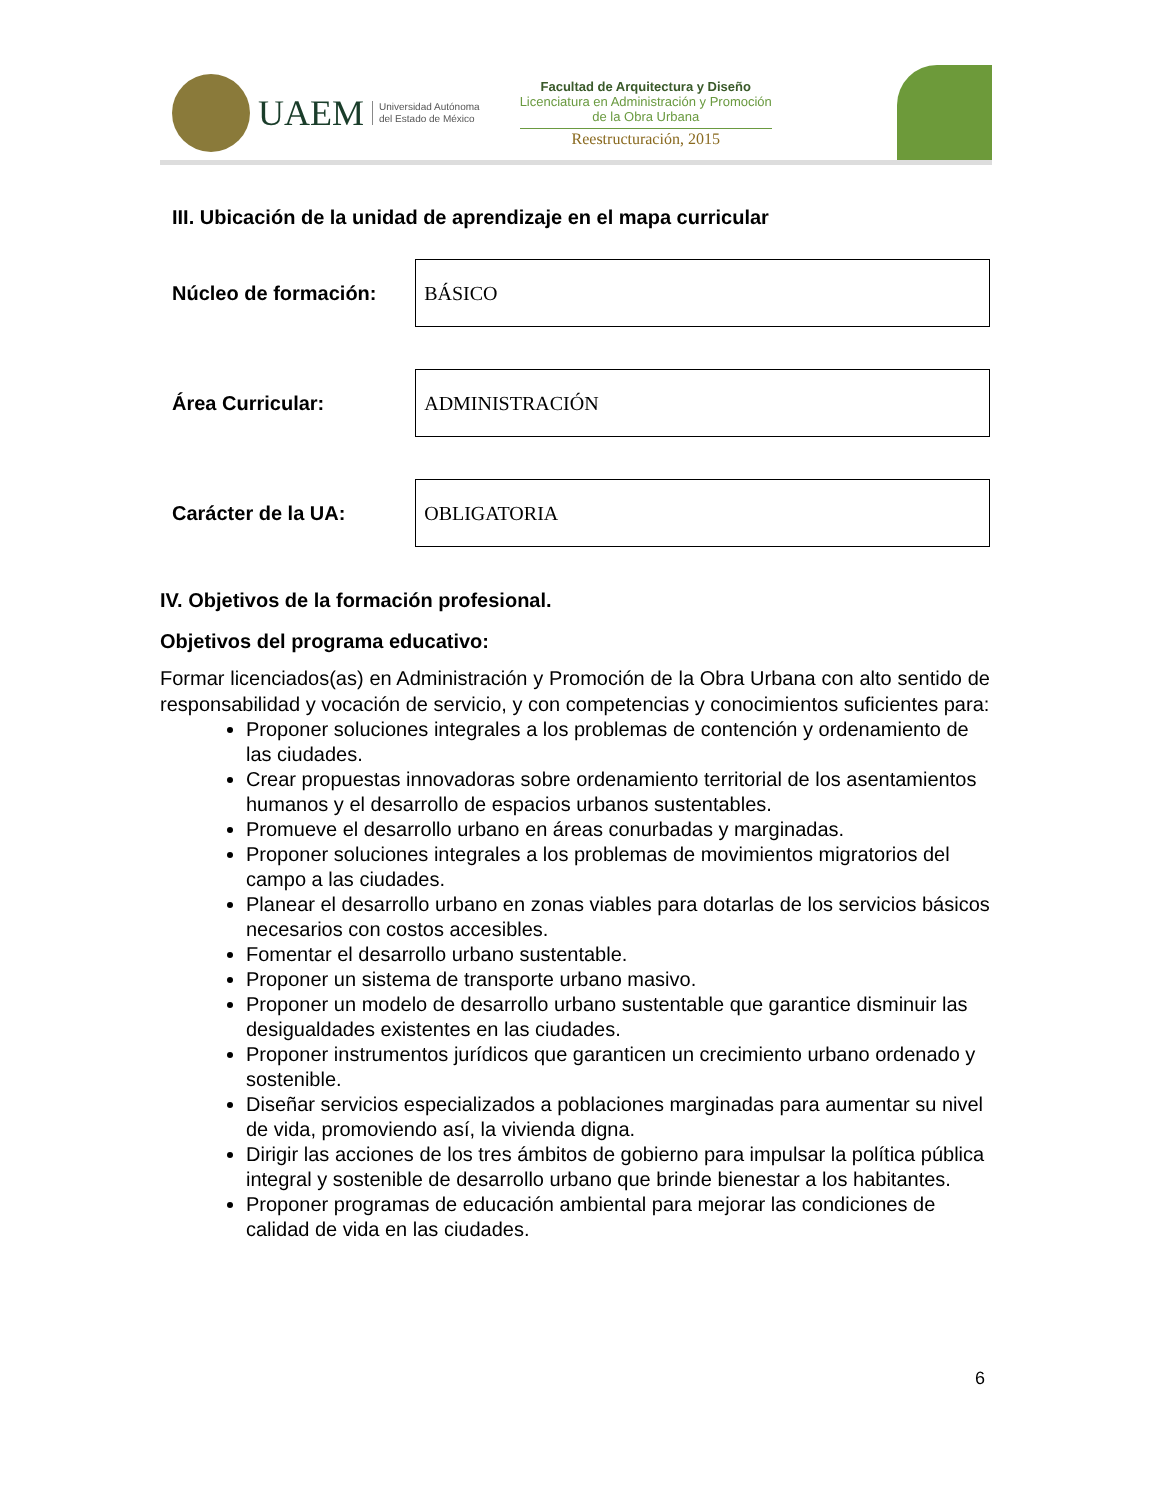UAEM
Universidad Autónoma
del Estado de México
Facultad de Arquitectura y Diseño
Licenciatura en Administración y Promoción
de la Obra Urbana
Reestructuración, 2015
III. Ubicación de la unidad de aprendizaje en el mapa curricular
Núcleo de formación:
BÁSICO
Área Curricular:
ADMINISTRACIÓN
Carácter de la UA:
OBLIGATORIA
IV. Objetivos de la formación profesional.
Objetivos del programa educativo:
Formar licenciados(as) en Administración y Promoción de la Obra Urbana con alto sentido de responsabilidad y vocación de servicio, y con competencias y conocimientos suficientes para:
Proponer soluciones integrales a los problemas de contención y ordenamiento de las ciudades.
Crear propuestas innovadoras sobre ordenamiento territorial de los asentamientos humanos y el desarrollo de espacios urbanos sustentables.
Promueve el desarrollo urbano en áreas conurbadas y marginadas.
Proponer soluciones integrales a los problemas de movimientos migratorios del campo a las ciudades.
Planear el desarrollo urbano en zonas viables para dotarlas de los servicios básicos necesarios con costos accesibles.
Fomentar el desarrollo urbano sustentable.
Proponer un sistema de transporte urbano masivo.
Proponer un modelo de desarrollo urbano sustentable que garantice disminuir las desigualdades existentes en las ciudades.
Proponer instrumentos jurídicos que garanticen un crecimiento urbano ordenado y sostenible.
Diseñar servicios especializados a poblaciones marginadas para aumentar su nivel de vida, promoviendo así, la vivienda digna.
Dirigir las acciones de los tres ámbitos de gobierno para impulsar la política pública integral y sostenible de desarrollo urbano que brinde bienestar a los habitantes.
Proponer programas de educación ambiental para mejorar las condiciones de calidad de vida en las ciudades.
6